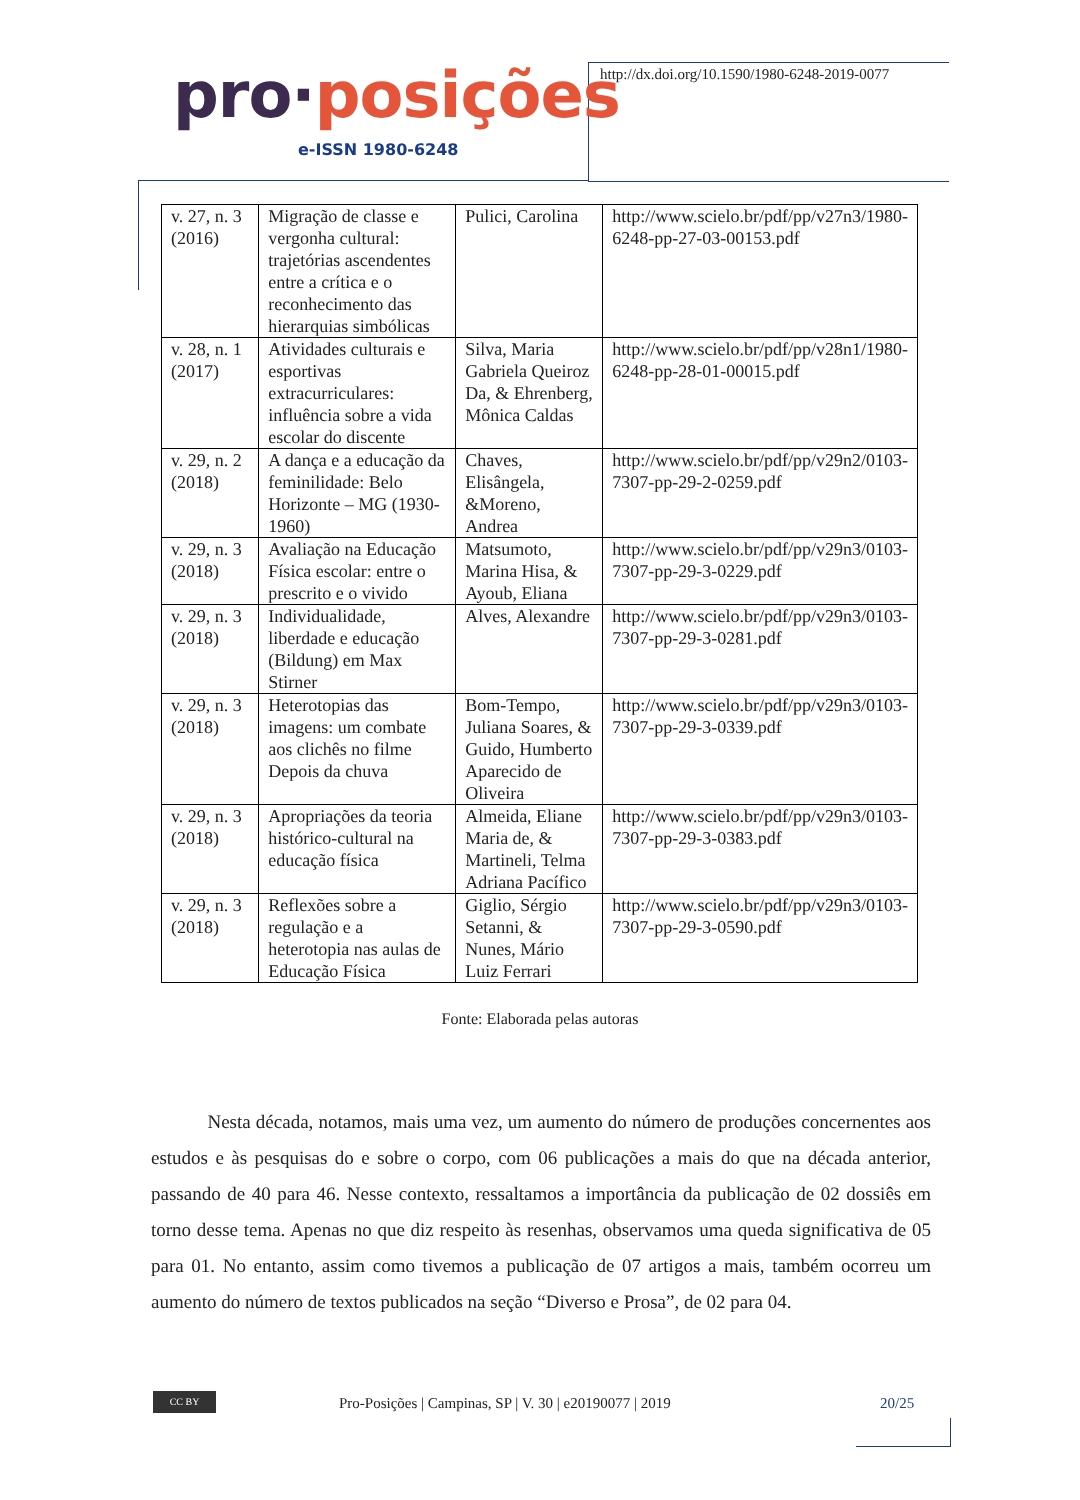pro·posições
e-ISSN 1980-6248
http://dx.doi.org/10.1590/1980-6248-2019-0077
| v. 27, n. 3 (2016) | Migração de classe e vergonha cultural: trajetórias ascendentes entre a crítica e o reconhecimento das hierarquias simbólicas | Pulici, Carolina | http://www.scielo.br/pdf/pp/v27n3/1980-6248-pp-27-03-00153.pdf |
| v. 28, n. 1 (2017) | Atividades culturais e esportivas extracurriculares: influência sobre a vida escolar do discente | Silva, Maria Gabriela Queiroz Da, & Ehrenberg, Mônica Caldas | http://www.scielo.br/pdf/pp/v28n1/1980-6248-pp-28-01-00015.pdf |
| v. 29, n. 2 (2018) | A dança e a educação da feminilidade: Belo Horizonte – MG (1930-1960) | Chaves, Elisângela, &Moreno, Andrea | http://www.scielo.br/pdf/pp/v29n2/0103-7307-pp-29-2-0259.pdf |
| v. 29, n. 3 (2018) | Avaliação na Educação Física escolar: entre o prescrito e o vivido | Matsumoto, Marina Hisa, & Ayoub, Eliana | http://www.scielo.br/pdf/pp/v29n3/0103-7307-pp-29-3-0229.pdf |
| v. 29, n. 3 (2018) | Individualidade, liberdade e educação (Bildung) em Max Stirner | Alves, Alexandre | http://www.scielo.br/pdf/pp/v29n3/0103-7307-pp-29-3-0281.pdf |
| v. 29, n. 3 (2018) | Heterotopias das imagens: um combate aos clichês no filme Depois da chuva | Bom-Tempo, Juliana Soares, & Guido, Humberto Aparecido de Oliveira | http://www.scielo.br/pdf/pp/v29n3/0103-7307-pp-29-3-0339.pdf |
| v. 29, n. 3 (2018) | Apropriações da teoria histórico-cultural na educação física | Almeida, Eliane Maria de, & Martineli, Telma Adriana Pacífico | http://www.scielo.br/pdf/pp/v29n3/0103-7307-pp-29-3-0383.pdf |
| v. 29, n. 3 (2018) | Reflexões sobre a regulação e a heterotopia nas aulas de Educação Física | Giglio, Sérgio Setanni, & Nunes, Mário Luiz Ferrari | http://www.scielo.br/pdf/pp/v29n3/0103-7307-pp-29-3-0590.pdf |
Fonte: Elaborada pelas autoras
Nesta década, notamos, mais uma vez, um aumento do número de produções concernentes aos estudos e às pesquisas do e sobre o corpo, com 06 publicações a mais do que na década anterior, passando de 40 para 46. Nesse contexto, ressaltamos a importância da publicação de 02 dossiês em torno desse tema. Apenas no que diz respeito às resenhas, observamos uma queda significativa de 05 para 01. No entanto, assim como tivemos a publicação de 07 artigos a mais, também ocorreu um aumento do número de textos publicados na seção “Diverso e Prosa”, de 02 para 04.
CC BY
Pro-Posições | Campinas, SP | V. 30 | e20190077 | 2019 20/25